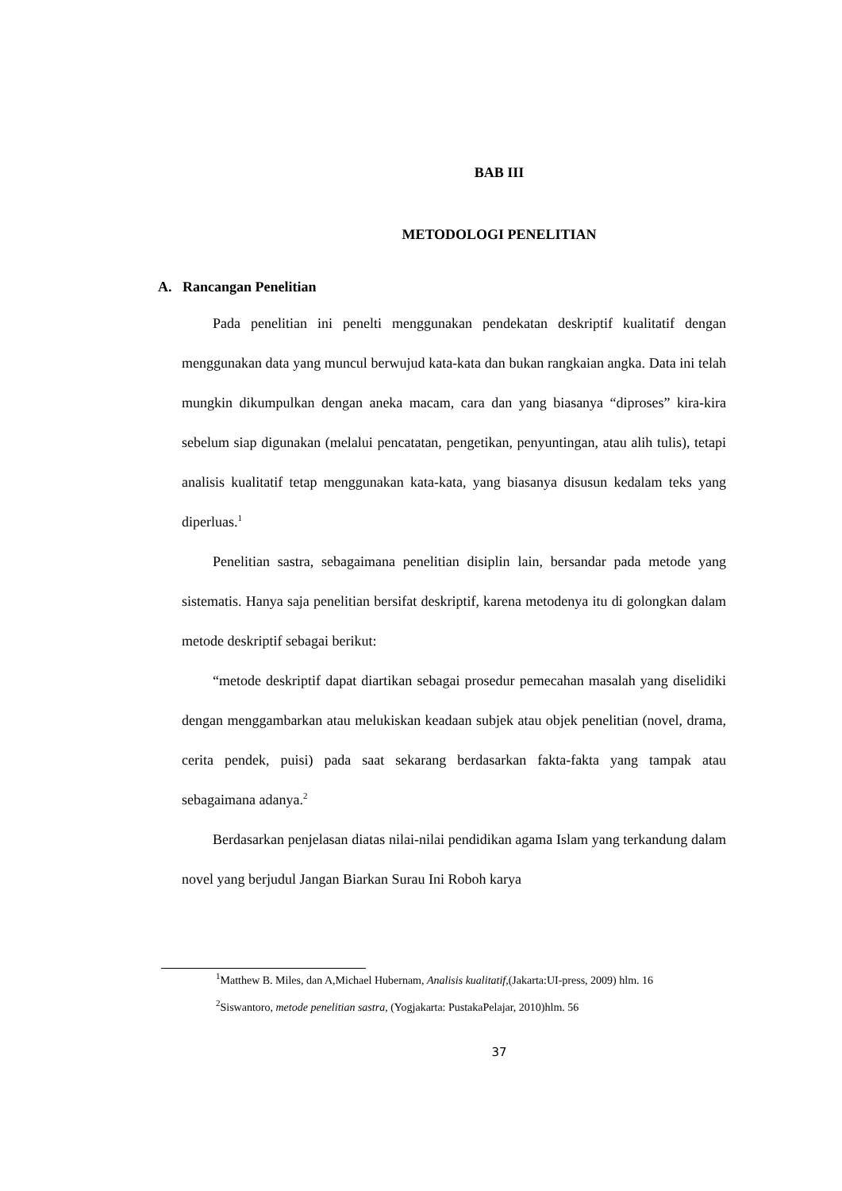BAB III
METODOLOGI PENELITIAN
A. Rancangan Penelitian
Pada penelitian ini penelti menggunakan pendekatan deskriptif kualitatif dengan menggunakan data yang muncul berwujud kata-kata dan bukan rangkaian angka. Data ini telah mungkin dikumpulkan dengan aneka macam, cara dan yang biasanya “diproses” kira-kira sebelum siap digunakan (melalui pencatatan, pengetikan, penyuntingan, atau alih tulis), tetapi analisis kualitatif tetap menggunakan kata-kata, yang biasanya disusun kedalam teks yang diperluas.<sup>1</sup>
Penelitian sastra, sebagaimana penelitian disiplin lain, bersandar pada metode yang sistematis. Hanya saja penelitian bersifat deskriptif, karena metodenya itu di golongkan dalam metode deskriptif sebagai berikut:
“metode deskriptif dapat diartikan sebagai prosedur pemecahan masalah yang diselidiki dengan menggambarkan atau melukiskan keadaan subjek atau objek penelitian (novel, drama, cerita pendek, puisi) pada saat sekarang berdasarkan fakta-fakta yang tampak atau sebagaimana adanya.<sup>2</sup>
Berdasarkan penjelasan diatas nilai-nilai pendidikan agama Islam yang terkandung dalam novel yang berjudul Jangan Biarkan Surau Ini Roboh karya
<sup>1</sup> Matthew B. Miles, dan A,Michael Hubernam, Analisis kualitatif,(Jakarta:UI-press, 2009) hlm. 16
<sup>2</sup> Siswantoro, metode penelitian sastra, (Yogjakarta: PustakaPelajar, 2010)hlm. 56
37